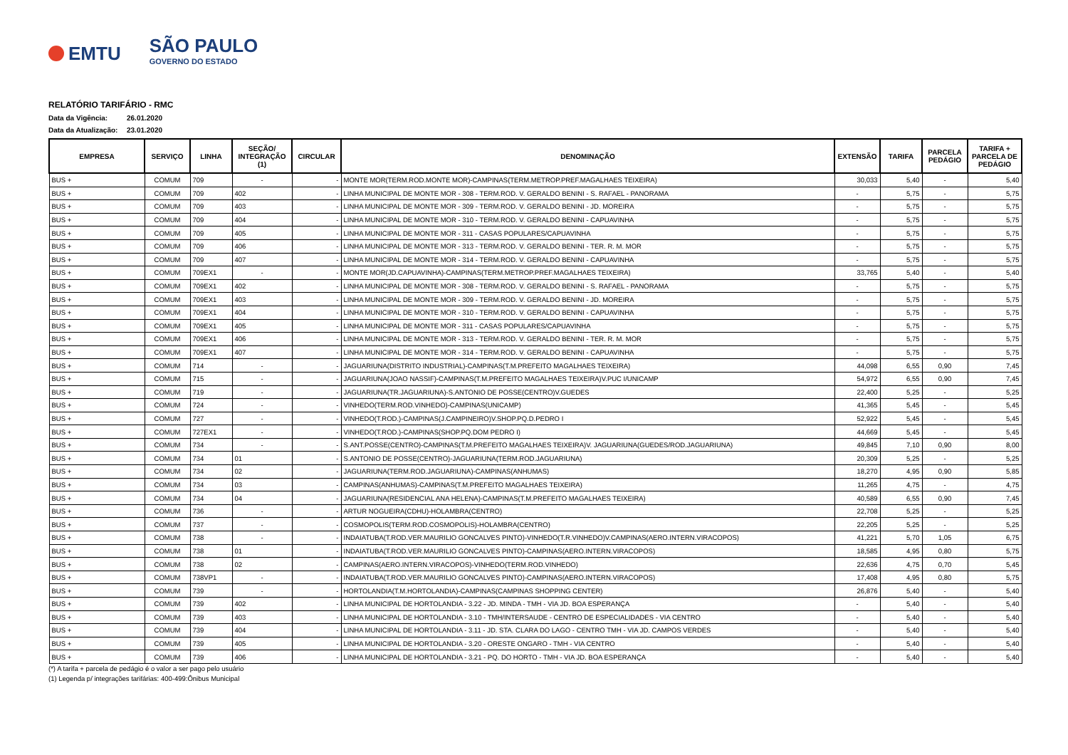EMTU
SÃO PAULO
GOVERNO DO ESTADO
RELATÓRIO TARIFÁRIO - RMC
Data da Vigência: 26.01.2020
Data da Atualização: 23.01.2020
| EMPRESA | SERVIÇO | LINHA | SEÇÃO/ INTEGRAÇÃO (1) | CIRCULAR | DENOMINAÇÃO | EXTENSÃO | TARIFA | PARCELA PEDÁGIO | TARIFA + PARCELA DE PEDÁGIO |
| --- | --- | --- | --- | --- | --- | --- | --- | --- | --- |
| BUS + | COMUM | 709 | - | - | MONTE MOR(TERM.ROD.MONTE MOR)-CAMPINAS(TERM.METROP.PREF.MAGALHAES TEIXEIRA) | 30,033 | 5,40 | - | 5,40 |
| BUS + | COMUM | 709 | 402 | - | LINHA MUNICIPAL DE MONTE MOR - 308 - TERM.ROD. V. GERALDO BENINI - S. RAFAEL - PANORAMA | - | 5,75 | - | 5,75 |
| BUS + | COMUM | 709 | 403 | - | LINHA MUNICIPAL DE MONTE MOR - 309 - TERM.ROD. V. GERALDO BENINI - JD. MOREIRA | - | 5,75 | - | 5,75 |
| BUS + | COMUM | 709 | 404 | - | LINHA MUNICIPAL DE MONTE MOR - 310 - TERM.ROD. V. GERALDO BENINI - CAPUAVINHA | - | 5,75 | - | 5,75 |
| BUS + | COMUM | 709 | 405 | - | LINHA MUNICIPAL DE MONTE MOR - 311 - CASAS POPULARES/CAPUAVINHA | - | 5,75 | - | 5,75 |
| BUS + | COMUM | 709 | 406 | - | LINHA MUNICIPAL DE MONTE MOR - 313 - TERM.ROD. V. GERALDO BENINI - TER. R. M. MOR | - | 5,75 | - | 5,75 |
| BUS + | COMUM | 709 | 407 | - | LINHA MUNICIPAL DE MONTE MOR - 314 - TERM.ROD. V. GERALDO BENINI - CAPUAVINHA | - | 5,75 | - | 5,75 |
| BUS + | COMUM | 709EX1 | - | - | MONTE MOR(JD.CAPUAVINHA)-CAMPINAS(TERM.METROP.PREF.MAGALHAES TEIXEIRA) | 33,765 | 5,40 | - | 5,40 |
| BUS + | COMUM | 709EX1 | 402 | - | LINHA MUNICIPAL DE MONTE MOR - 308 - TERM.ROD. V. GERALDO BENINI - S. RAFAEL - PANORAMA | - | 5,75 | - | 5,75 |
| BUS + | COMUM | 709EX1 | 403 | - | LINHA MUNICIPAL DE MONTE MOR - 309 - TERM.ROD. V. GERALDO BENINI - JD. MOREIRA | - | 5,75 | - | 5,75 |
| BUS + | COMUM | 709EX1 | 404 | - | LINHA MUNICIPAL DE MONTE MOR - 310 - TERM.ROD. V. GERALDO BENINI - CAPUAVINHA | - | 5,75 | - | 5,75 |
| BUS + | COMUM | 709EX1 | 405 | - | LINHA MUNICIPAL DE MONTE MOR - 311 - CASAS POPULARES/CAPUAVINHA | - | 5,75 | - | 5,75 |
| BUS + | COMUM | 709EX1 | 406 | - | LINHA MUNICIPAL DE MONTE MOR - 313 - TERM.ROD. V. GERALDO BENINI - TER. R. M. MOR | - | 5,75 | - | 5,75 |
| BUS + | COMUM | 709EX1 | 407 | - | LINHA MUNICIPAL DE MONTE MOR - 314 - TERM.ROD. V. GERALDO BENINI - CAPUAVINHA | - | 5,75 | - | 5,75 |
| BUS + | COMUM | 714 | - | - | JAGUARIUNA(DISTRITO INDUSTRIAL)-CAMPINAS(T.M.PREFEITO MAGALHAES TEIXEIRA) | 44,098 | 6,55 | 0,90 | 7,45 |
| BUS + | COMUM | 715 | - | - | JAGUARIUNA(JOAO NASSIF)-CAMPINAS(T.M.PREFEITO MAGALHAES TEIXEIRA)V.PUC I/UNICAMP | 54,972 | 6,55 | 0,90 | 7,45 |
| BUS + | COMUM | 719 | - | - | JAGUARIUNA(TR.JAGUARIUNA)-S.ANTONIO DE POSSE(CENTRO)V.GUEDES | 22,400 | 5,25 | - | 5,25 |
| BUS + | COMUM | 724 | - | - | VINHEDO(TERM.ROD.VINHEDO)-CAMPINAS(UNICAMP) | 41,365 | 5,45 | - | 5,45 |
| BUS + | COMUM | 727 | - | - | VINHEDO(T.ROD.)-CAMPINAS(J.CAMPINEIRO)V.SHOP.PQ.D.PEDRO I | 52,922 | 5,45 | - | 5,45 |
| BUS + | COMUM | 727EX1 | - | - | VINHEDO(T.ROD.)-CAMPINAS(SHOP.PQ.DOM PEDRO I) | 44,669 | 5,45 | - | 5,45 |
| BUS + | COMUM | 734 | - | - | S.ANT.POSSE(CENTRO)-CAMPINAS(T.M.PREFEITO MAGALHAES TEIXEIRA)V. JAGUARIUNA(GUEDES/ROD.JAGUARIUNA) | 49,845 | 7,10 | 0,90 | 8,00 |
| BUS + | COMUM | 734 | 01 | - | S.ANTONIO DE POSSE(CENTRO)-JAGUARIUNA(TERM.ROD.JAGUARIUNA) | 20,309 | 5,25 | - | 5,25 |
| BUS + | COMUM | 734 | 02 | - | JAGUARIUNA(TERM.ROD.JAGUARIUNA)-CAMPINAS(ANHUMAS) | 18,270 | 4,95 | 0,90 | 5,85 |
| BUS + | COMUM | 734 | 03 | - | CAMPINAS(ANHUMAS)-CAMPINAS(T.M.PREFEITO MAGALHAES TEIXEIRA) | 11,265 | 4,75 | - | 4,75 |
| BUS + | COMUM | 734 | 04 | - | JAGUARIUNA(RESIDENCIAL ANA HELENA)-CAMPINAS(T.M.PREFEITO MAGALHAES TEIXEIRA) | 40,589 | 6,55 | 0,90 | 7,45 |
| BUS + | COMUM | 736 | - | - | ARTUR NOGUEIRA(CDHU)-HOLAMBRA(CENTRO) | 22,708 | 5,25 | - | 5,25 |
| BUS + | COMUM | 737 | - | - | COSMOPOLIS(TERM.ROD.COSMOPOLIS)-HOLAMBRA(CENTRO) | 22,205 | 5,25 | - | 5,25 |
| BUS + | COMUM | 738 | - | - | INDAIATUBA(T.ROD.VER.MAURILIO GONCALVES PINTO)-VINHEDO(T.R.VINHEDO)V.CAMPINAS(AERO.INTERN.VIRACOPOS) | 41,221 | 5,70 | 1,05 | 6,75 |
| BUS + | COMUM | 738 | 01 | - | INDAIATUBA(T.ROD.VER.MAURILIO GONCALVES PINTO)-CAMPINAS(AERO.INTERN.VIRACOPOS) | 18,585 | 4,95 | 0,80 | 5,75 |
| BUS + | COMUM | 738 | 02 | - | CAMPINAS(AERO.INTERN.VIRACOPOS)-VINHEDO(TERM.ROD.VINHEDO) | 22,636 | 4,75 | 0,70 | 5,45 |
| BUS + | COMUM | 738VP1 | - | - | INDAIATUBA(T.ROD.VER.MAURILIO GONCALVES PINTO)-CAMPINAS(AERO.INTERN.VIRACOPOS) | 17,408 | 4,95 | 0,80 | 5,75 |
| BUS + | COMUM | 739 | - | - | HORTOLANDIA(T.M.HORTOLANDIA)-CAMPINAS(CAMPINAS SHOPPING CENTER) | 26,876 | 5,40 | - | 5,40 |
| BUS + | COMUM | 739 | 402 | - | LINHA MUNICIPAL DE HORTOLANDIA - 3.22 - JD. MINDA - TMH - VIA JD. BOA ESPERANÇA | - | 5,40 | - | 5,40 |
| BUS + | COMUM | 739 | 403 | - | LINHA MUNICIPAL DE HORTOLANDIA - 3.10 - TMH/INTERSAUDE - CENTRO DE ESPECIALIDADES - VIA CENTRO | - | 5,40 | - | 5,40 |
| BUS + | COMUM | 739 | 404 | - | LINHA MUNICIPAL DE HORTOLANDIA - 3.11 - JD. STA. CLARA DO LAGO - CENTRO TMH - VIA JD. CAMPOS VERDES | - | 5,40 | - | 5,40 |
| BUS + | COMUM | 739 | 405 | - | LINHA MUNICIPAL DE HORTOLANDIA - 3.20 - ORESTE ONGARO - TMH - VIA CENTRO | - | 5,40 | - | 5,40 |
| BUS + | COMUM | 739 | 406 | - | LINHA MUNICIPAL DE HORTOLANDIA - 3.21 - PQ. DO HORTO - TMH - VIA JD. BOA ESPERANÇA | - | 5,40 | - | 5,40 |
(*) A tarifa + parcela de pedágio é o valor a ser pago pelo usuário
(1) Legenda p/ integrações tarifárias: 400-499:Ônibus Municipal